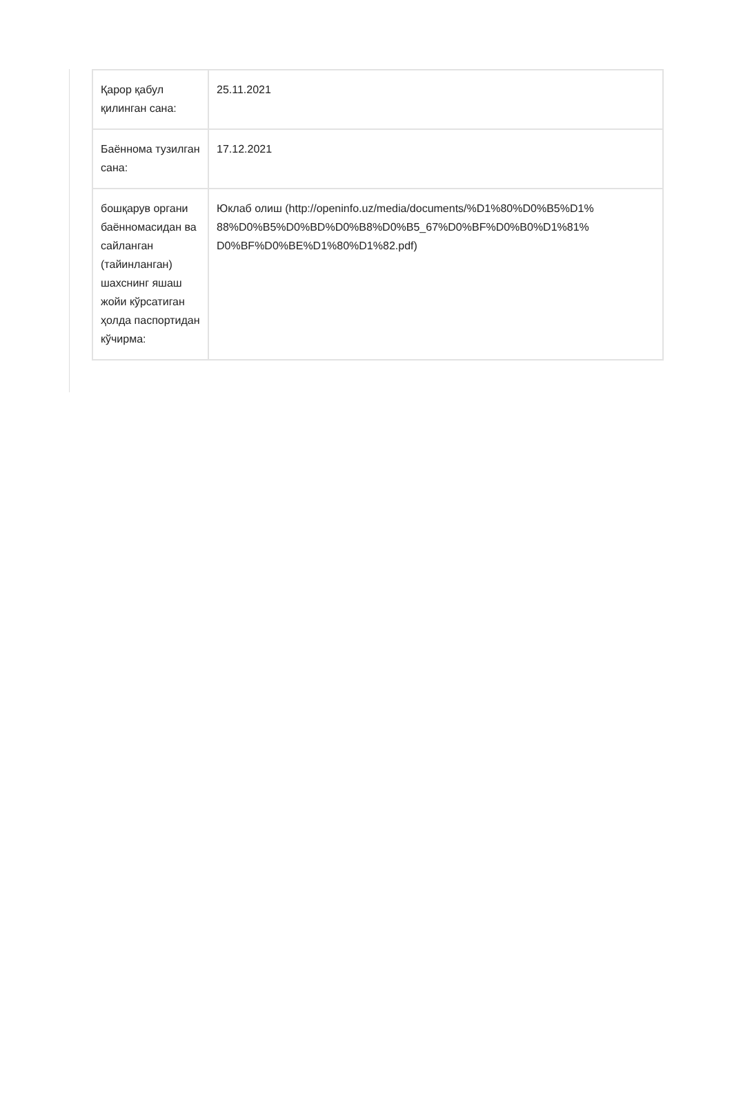| Қарор қабул қилинган сана: | 25.11.2021 |
| Баённома тузилган сана: | 17.12.2021 |
| бошқарув органи баённомасидан ва сайланган (тайинланган) шахснинг яшаш жойи кўрсатиган ҳолда паспортидан кўчирма: | Юклаб олиш (http://openinfo.uz/media/documents/%D1%80%D0%B5%D1% 88%D0%B5%D0%BD%D0%B8%D0%B5_67%D0%BF%D0%B0%D1%81% D0%BF%D0%BE%D1%80%D1%82.pdf) |